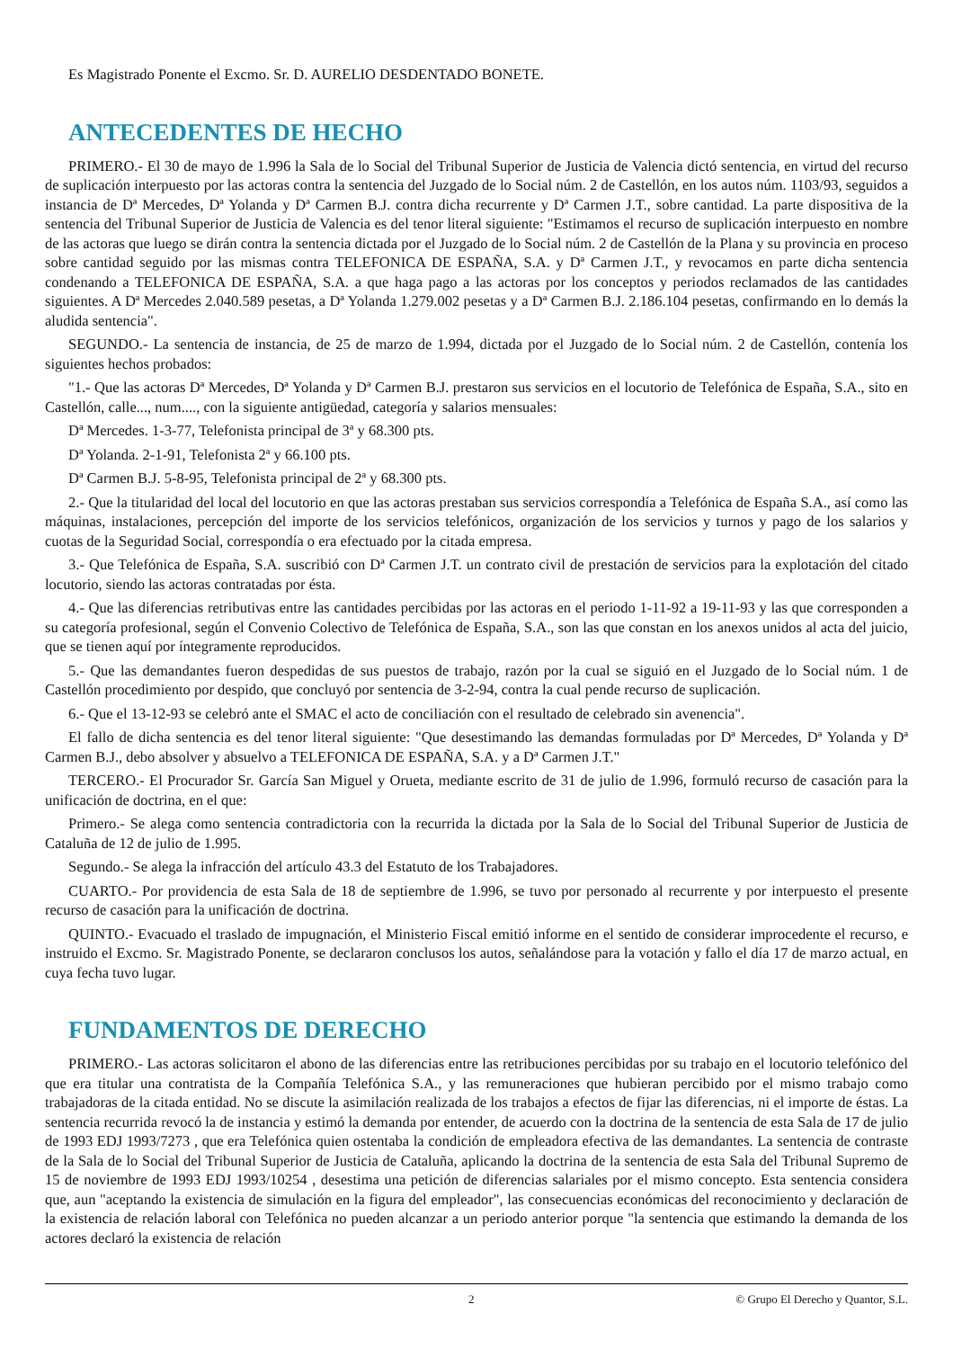Es Magistrado Ponente el Excmo. Sr. D. AURELIO DESDENTADO BONETE.
ANTECEDENTES DE HECHO
PRIMERO.- El 30 de mayo de 1.996 la Sala de lo Social del Tribunal Superior de Justicia de Valencia dictó sentencia, en virtud del recurso de suplicación interpuesto por las actoras contra la sentencia del Juzgado de lo Social núm. 2 de Castellón, en los autos núm. 1103/93, seguidos a instancia de Dª Mercedes, Dª Yolanda y Dª Carmen B.J. contra dicha recurrente y Dª Carmen J.T., sobre cantidad. La parte dispositiva de la sentencia del Tribunal Superior de Justicia de Valencia es del tenor literal siguiente: "Estimamos el recurso de suplicación interpuesto en nombre de las actoras que luego se dirán contra la sentencia dictada por el Juzgado de lo Social núm. 2 de Castellón de la Plana y su provincia en proceso sobre cantidad seguido por las mismas contra TELEFONICA DE ESPAÑA, S.A. y Dª Carmen J.T., y revocamos en parte dicha sentencia condenando a TELEFONICA DE ESPAÑA, S.A. a que haga pago a las actoras por los conceptos y periodos reclamados de las cantidades siguientes. A Dª Mercedes 2.040.589 pesetas, a Dª Yolanda 1.279.002 pesetas y a Dª Carmen B.J. 2.186.104 pesetas, confirmando en lo demás la aludida sentencia".
SEGUNDO.- La sentencia de instancia, de 25 de marzo de 1.994, dictada por el Juzgado de lo Social núm. 2 de Castellón, contenía los siguientes hechos probados:
"1.- Que las actoras Dª Mercedes, Dª Yolanda y Dª Carmen B.J. prestaron sus servicios en el locutorio de Telefónica de España, S.A., sito en Castellón, calle..., num...., con la siguiente antigüedad, categoría y salarios mensuales:
Dª Mercedes. 1-3-77, Telefonista principal de 3ª y 68.300 pts.
Dª Yolanda. 2-1-91, Telefonista 2ª y 66.100 pts.
Dª Carmen B.J. 5-8-95, Telefonista principal de 2ª y 68.300 pts.
2.- Que la titularidad del local del locutorio en que las actoras prestaban sus servicios correspondía a Telefónica de España S.A., así como las máquinas, instalaciones, percepción del importe de los servicios telefónicos, organización de los servicios y turnos y pago de los salarios y cuotas de la Seguridad Social, correspondía o era efectuado por la citada empresa.
3.- Que Telefónica de España, S.A. suscribió con Dª Carmen J.T. un contrato civil de prestación de servicios para la explotación del citado locutorio, siendo las actoras contratadas por ésta.
4.- Que las diferencias retributivas entre las cantidades percibidas por las actoras en el periodo 1-11-92 a 19-11-93 y las que corresponden a su categoría profesional, según el Convenio Colectivo de Telefónica de España, S.A., son las que constan en los anexos unidos al acta del juicio, que se tienen aquí por íntegramente reproducidos.
5.- Que las demandantes fueron despedidas de sus puestos de trabajo, razón por la cual se siguió en el Juzgado de lo Social núm. 1 de Castellón procedimiento por despido, que concluyó por sentencia de 3-2-94, contra la cual pende recurso de suplicación.
6.- Que el 13-12-93 se celebró ante el SMAC el acto de conciliación con el resultado de celebrado sin avenencia".
El fallo de dicha sentencia es del tenor literal siguiente: "Que desestimando las demandas formuladas por Dª Mercedes, Dª Yolanda y Dª Carmen B.J., debo absolver y absuelvo a TELEFONICA DE ESPAÑA, S.A. y a Dª Carmen J.T."
TERCERO.- El Procurador Sr. García San Miguel y Orueta, mediante escrito de 31 de julio de 1.996, formuló recurso de casación para la unificación de doctrina, en el que:
Primero.- Se alega como sentencia contradictoria con la recurrida la dictada por la Sala de lo Social del Tribunal Superior de Justicia de Cataluña de 12 de julio de 1.995.
Segundo.- Se alega la infracción del artículo 43.3 del Estatuto de los Trabajadores.
CUARTO.- Por providencia de esta Sala de 18 de septiembre de 1.996, se tuvo por personado al recurrente y por interpuesto el presente recurso de casación para la unificación de doctrina.
QUINTO.- Evacuado el traslado de impugnación, el Ministerio Fiscal emitió informe en el sentido de considerar improcedente el recurso, e instruido el Excmo. Sr. Magistrado Ponente, se declararon conclusos los autos, señalándose para la votación y fallo el día 17 de marzo actual, en cuya fecha tuvo lugar.
FUNDAMENTOS DE DERECHO
PRIMERO.- Las actoras solicitaron el abono de las diferencias entre las retribuciones percibidas por su trabajo en el locutorio telefónico del que era titular una contratista de la Compañía Telefónica S.A., y las remuneraciones que hubieran percibido por el mismo trabajo como trabajadoras de la citada entidad. No se discute la asimilación realizada de los trabajos a efectos de fijar las diferencias, ni el importe de éstas. La sentencia recurrida revocó la de instancia y estimó la demanda por entender, de acuerdo con la doctrina de la sentencia de esta Sala de 17 de julio de 1993 EDJ 1993/7273 , que era Telefónica quien ostentaba la condición de empleadora efectiva de las demandantes. La sentencia de contraste de la Sala de lo Social del Tribunal Superior de Justicia de Cataluña, aplicando la doctrina de la sentencia de esta Sala del Tribunal Supremo de 15 de noviembre de 1993 EDJ 1993/10254 , desestima una petición de diferencias salariales por el mismo concepto. Esta sentencia considera que, aun "aceptando la existencia de simulación en la figura del empleador", las consecuencias económicas del reconocimiento y declaración de la existencia de relación laboral con Telefónica no pueden alcanzar a un periodo anterior porque "la sentencia que estimando la demanda de los actores declaró la existencia de relación
2 © Grupo El Derecho y Quantor, S.L.